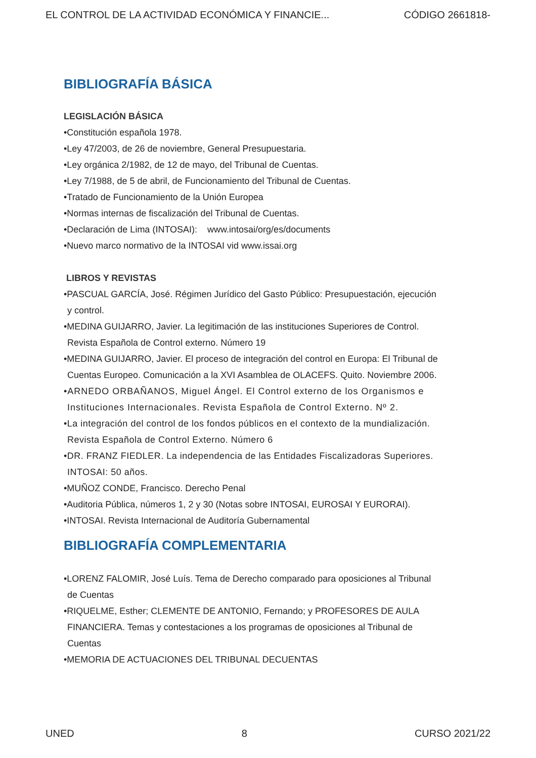EL CONTROL DE LA ACTIVIDAD ECONÓMICA Y FINANCIE... CÓDIGO 2661818-
BIBLIOGRAFÍA BÁSICA
LEGISLACIÓN BÁSICA
•Constitución española 1978.
•Ley 47/2003, de 26 de noviembre, General Presupuestaria.
•Ley orgánica 2/1982, de 12 de mayo, del Tribunal de Cuentas.
•Ley 7/1988, de 5 de abril, de Funcionamiento del Tribunal de Cuentas.
•Tratado de Funcionamiento de la Unión Europea
•Normas internas de fiscalización del Tribunal de Cuentas.
•Declaración de Lima (INTOSAI): www.intosai/org/es/documents
•Nuevo marco normativo de la INTOSAI vid www.issai.org
LIBROS Y REVISTAS
•PASCUAL GARCÍA, José. Régimen Jurídico del Gasto Público: Presupuestación, ejecución
y control.
•MEDINA GUIJARRO, Javier. La legitimación de las instituciones Superiores de Control.
Revista Española de Control externo. Número 19
•MEDINA GUIJARRO, Javier. El proceso de integración del control en Europa: El Tribunal de
Cuentas Europeo. Comunicación a la XVI Asamblea de OLACEFS. Quito. Noviembre 2006.
•ARNEDO ORBAÑANOS, Miguel Ángel. El Control externo de los Organismos e
Instituciones Internacionales. Revista Española de Control Externo. Nº 2.
•La integración del control de los fondos públicos en el contexto de la mundialización.
Revista Española de Control Externo. Número 6
•DR. FRANZ FIEDLER. La independencia de las Entidades Fiscalizadoras Superiores.
INTOSAI: 50 años.
•MUÑOZ CONDE, Francisco. Derecho Penal
•Auditoria Pública, números 1, 2 y 30 (Notas sobre INTOSAI, EUROSAI Y EURORAI).
•INTOSAI. Revista Internacional de Auditoría Gubernamental
BIBLIOGRAFÍA COMPLEMENTARIA
•LORENZ FALOMIR, José Luís. Tema de Derecho comparado para oposiciones al Tribunal
de Cuentas
•RIQUELME, Esther; CLEMENTE DE ANTONIO, Fernando; y PROFESORES DE AULA
FINANCIERA. Temas y contestaciones a los programas de oposiciones al Tribunal de
Cuentas
•MEMORIA DE ACTUACIONES DEL TRIBUNAL DECUENTAS
UNED 8 CURSO 2021/22